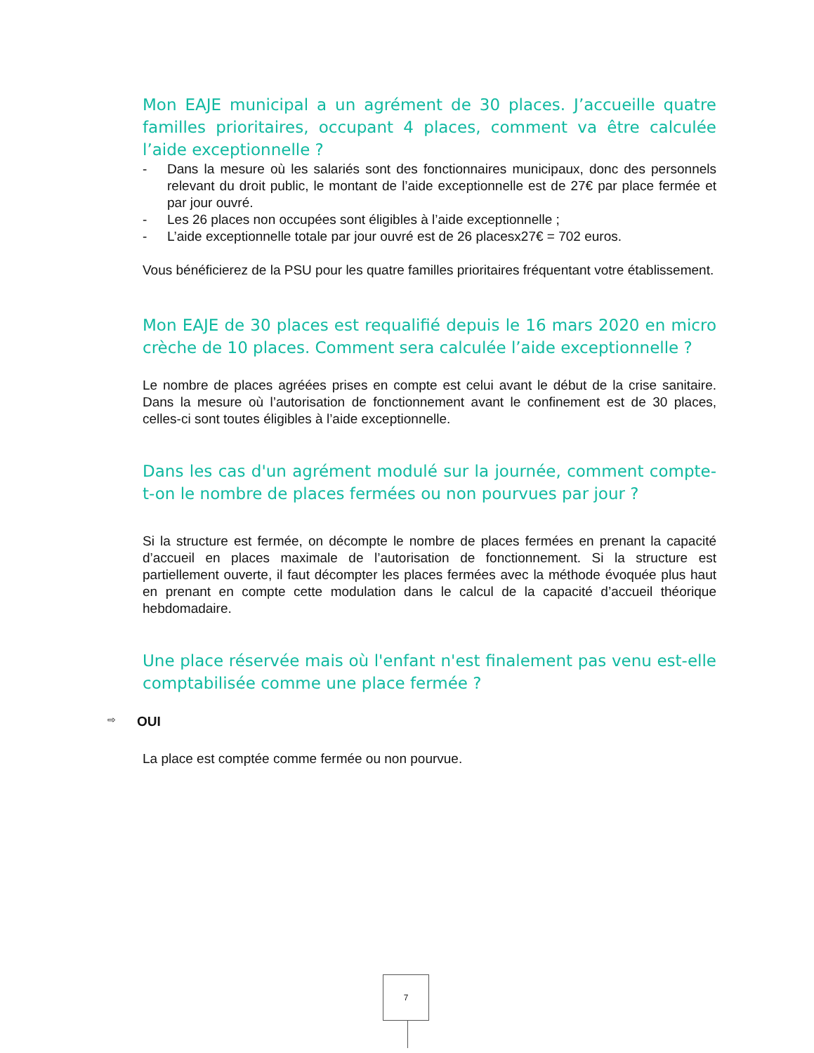Mon EAJE municipal a un agrément de 30 places. J’accueille quatre familles prioritaires, occupant 4 places, comment va être calculée l’aide exceptionnelle ?
- Dans la mesure où les salariés sont des fonctionnaires municipaux, donc des personnels relevant du droit public, le montant de l’aide exceptionnelle est de 27€ par place fermée et par jour ouvré.
- Les 26 places non occupées sont éligibles à l’aide exceptionnelle ;
- L’aide exceptionnelle totale par jour ouvré est de 26 placesx27€ = 702 euros.
Vous bénéficierez de la PSU pour les quatre familles prioritaires fréquentant votre établissement.
Mon EAJE de 30 places est requalifié depuis le 16 mars 2020 en micro crèche de 10 places. Comment sera calculée l’aide exceptionnelle ?
Le nombre de places agréées prises en compte est celui avant le début de la crise sanitaire. Dans la mesure où l’autorisation de fonctionnement avant le confinement est de 30 places, celles-ci sont toutes éligibles à l’aide exceptionnelle.
Dans les cas d'un agrément modulé sur la journée, comment compte-t-on le nombre de places fermées ou non pourvues par jour ?
Si la structure est fermée, on décompte le nombre de places fermées en prenant la capacité d’accueil en places maximale de l’autorisation de fonctionnement. Si la structure est partiellement ouverte, il faut décompter les places fermées avec la méthode évoquée plus haut en prenant en compte cette modulation dans le calcul de la capacité d’accueil théorique hebdomadaire.
Une place réservée mais où l'enfant n'est finalement pas venu est-elle comptabilisée comme une place fermée ?
⇨ OUI
La place est comptée comme fermée ou non pourvue.
7